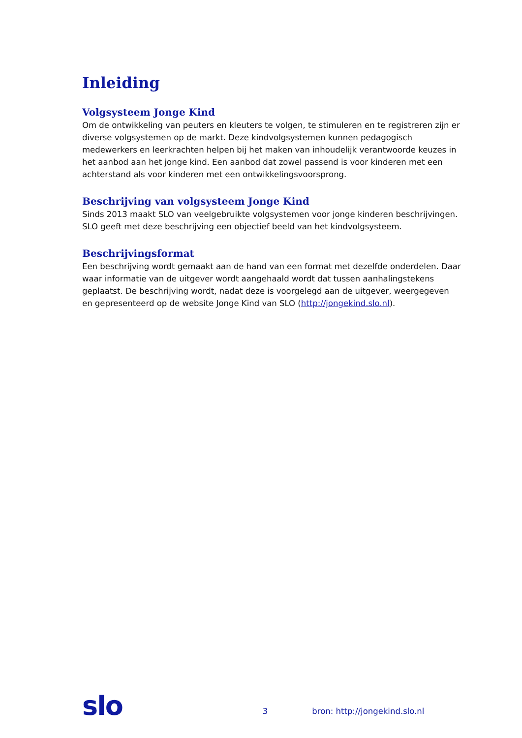Inleiding
Volgsysteem Jonge Kind
Om de ontwikkeling van peuters en kleuters te volgen, te stimuleren en te registreren zijn er diverse volgsystemen op de markt. Deze kindvolgsystemen kunnen pedagogisch medewerkers en leerkrachten helpen bij het maken van inhoudelijk verantwoorde keuzes in het aanbod aan het jonge kind. Een aanbod dat zowel passend is voor kinderen met een achterstand als voor kinderen met een ontwikkelingsvoorsprong.
Beschrijving van volgsysteem Jonge Kind
Sinds 2013 maakt SLO van veelgebruikte volgsystemen voor jonge kinderen beschrijvingen. SLO geeft met deze beschrijving een objectief beeld van het kindvolgsysteem.
Beschrijvingsformat
Een beschrijving wordt gemaakt aan de hand van een format met dezelfde onderdelen. Daar waar informatie van de uitgever wordt aangehaald wordt dat tussen aanhalingstekens geplaatst. De beschrijving wordt, nadat deze is voorgelegd aan de uitgever, weergegeven en gepresenteerd op de website Jonge Kind van SLO (http://jongekind.slo.nl).
slo 3 bron: http://jongekind.slo.nl